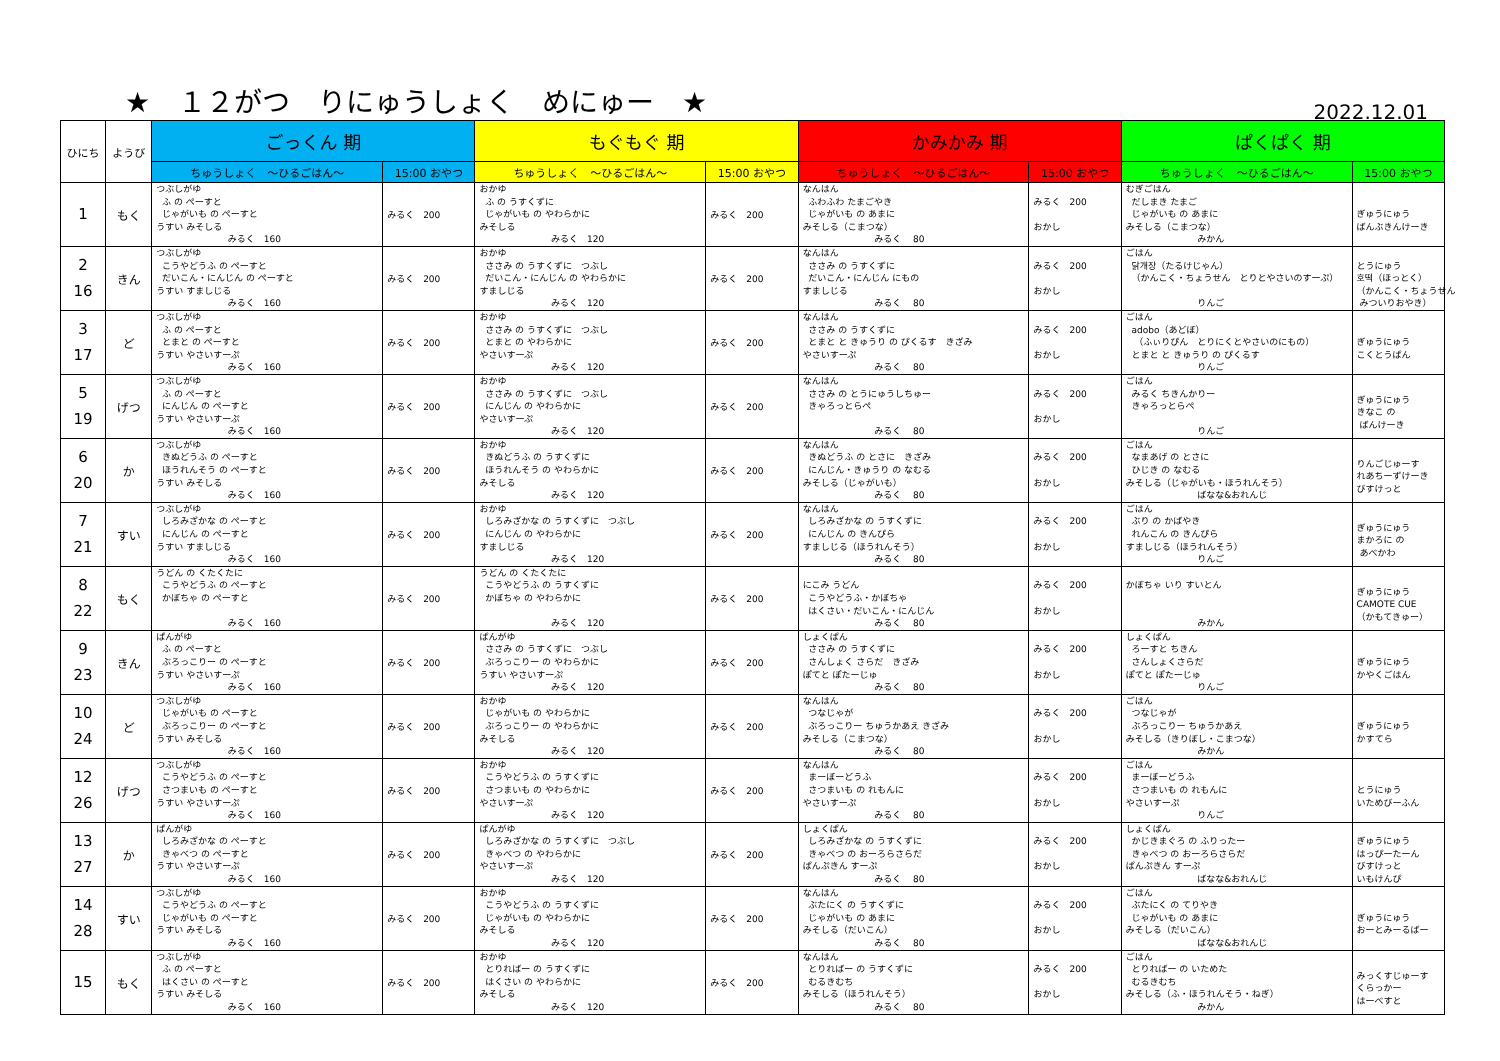★　１２がつ　りにゅうしょく　めにゅー　★
2022.12.01
| ひにち | ようび | ごっくん 期 | | もぐもぐ 期 | | かみかみ 期 | | ぱくぱく 期 | |
| --- | --- | --- | --- | --- | --- | --- | --- | --- | --- |
| | | ちゅうしょく ～ひるごはん～ | 15:00 おやつ | ちゅうしょく ～ひるごはん～ | 15:00 おやつ | ちゅうしょく ～ひるごはん～ | 15:00 おやつ | ちゅうしょく ～ひるごはん～ | 15:00 おやつ |
| 1 | もく | つぶしがゆ ふ の ぺーすと じゃがいも の ぺーすと うすい みそしる みるく 160 | みるく 200 | おかゆ ふ の うすくずに じゃがいも の やわらかに みそしる みるく 120 | みるく 200 | なんはん ふわふわ たまごやき じゃがいも の あまに みそしる（こまつな） みるく 80 | みるく 200 おかし | むぎごはん だしまき たまご じゃがいも の あまに みそしる（こまつな） みかん | ぎゅうにゅう ばんぶきんけーき |
| 2 16 | きん | つぶしがゆ こうやどうふ の ぺーすと だいこん・にんじん の ぺーすと うすい すましじる みるく 160 | みるく 200 | おかゆ ささみ の うすくずに つぶし だいこん・にんじん の やわらかに すましじる みるく 120 | みるく 200 | なんはん ささみ の うすくずに だいこん・にんじん にもの すましじる みるく 80 | みるく 200 おかし | ごはん 닭개장（たるけじゃん） （かんこく・ちょうせん とりとやさいのすーぷ） りんご | とうにゅう 호떡（ほっとく） （かんこく・ちょうせん みついりおやき） |
| 3 17 | ど | つぶしがゆ ふ の ぺーすと とまと の ぺーすと うすい やさいすーぷ みるく 160 | みるく 200 | おかゆ ささみ の うすくずに つぶし とまと の やわらかに やさいすーぷ みるく 120 | みるく 200 | なんはん ささみ の うすくずに とまと と きゅうり の ぴくるす きざみ やさいすーぷ みるく 80 | みるく 200 おかし | ごはん adobo（あどぼ） （ふぃりぴん とりにくとやさいのにもの） とまと と きゅうり の ぴくるす りんご | ぎゅうにゅう こくとうぱん |
| 5 19 | げつ | つぶしがゆ ふ の ぺーすと にんじん の ぺーすと うすい やさいすーぷ みるく 160 | みるく 200 | おかゆ ささみ の うすくずに つぶし にんじん の やわらかに やさいすーぷ みるく 120 | みるく 200 | なんはん ささみ の とうにゅうしちゅー きゃろっとらぺ みるく 80 | みるく 200 おかし | ごはん みるく ちきんかりー きゃろっとらぺ りんご | ぎゅうにゅう きなこ の ばんけーき |
| 6 20 | か | つぶしがゆ きぬどうふ の ぺーすと ほうれんそう の ぺーすと うすい みそしる みるく 160 | みるく 200 | おかゆ きぬどうふ の うすくずに ほうれんそう の やわらかに みそしる みるく 120 | みるく 200 | なんはん きぬどうふ の とさに きざみ にんじん・きゅうり の なむる みそしる（じゃがいも） みるく 80 | みるく 200 おかし | ごはん なまあげ の とさに ひじき の なむる みそしる（じゃがいも・ほうれんそう） ばなな&おれんじ | りんごじゅーす れあちーずけーき びすけっと |
| 7 21 | すい | つぶしがゆ しろみざかな の ぺーすと にんじん の ぺーすと うすい すましじる みるく 160 | みるく 200 | おかゆ しろみざかな の うすくずに つぶし にんじん の やわらかに すましじる みるく 120 | みるく 200 | なんはん しろみざかな の うすくずに にんじん の きんぴら すましじる（ほうれんそう） みるく 80 | みるく 200 おかし | ごはん ぶり の かばやき れんこん の きんぴら すましじる（ほうれんそう） りんご | ぎゅうにゅう まかろに の あべかわ |
| 8 22 | もく | うどん の くたくたに こうやどうふ の ぺーすと かぼちゃ の ぺーすと みるく 160 | みるく 200 | うどん の くたくたに こうやどうふ の うすくずに かぼちゃ の やわらかに みるく 120 | みるく 200 | にこみ うどん こうやどうふ・かぼちゃ はくさい・だいこん・にんじん みるく 80 | みるく 200 おかし | かぼちゃ いり すいとん みかん | ぎゅうにゅう CAMOTE CUE （かもてきゅー） |
| 9 23 | きん | ぱんがゆ ふ の ぺーすと ぶろっこりー の ぺーすと うすい やさいすーぷ みるく 160 | みるく 200 | ぱんがゆ ささみ の うすくずに つぶし ぶろっこりー の やわらかに うすい やさいすーぷ みるく 120 | みるく 200 | しょくぱん ささみ の うすくずに さんしょく さらだ きざみ ぽてと ぽたーじゅ みるく 80 | みるく 200 おかし | しょくぱん ろーすと ちきん さんしょくさらだ ぽてと ぽたーじゅ りんご | ぎゅうにゅう かやくごはん |
| 10 24 | ど | つぶしがゆ じゃがいも の ぺーすと ぶろっこりー の ぺーすと うすい みそしる みるく 160 | みるく 200 | おかゆ じゃがいも の やわらかに ぶろっこりー の やわらかに みそしる みるく 120 | みるく 200 | なんはん つなじゃが ぶろっこりー ちゅうかあえ きざみ みそしる（こまつな） みるく 80 | みるく 200 おかし | ごはん つなじゃが ぶろっこりー ちゅうかあえ みそしる（きりぼし・こまつな） みかん | ぎゅうにゅう かすてら |
| 12 26 | げつ | つぶしがゆ こうやどうふ の ぺーすと さつまいも の ぺーすと うすい やさいすーぷ みるく 160 | みるく 200 | おかゆ こうやどうふ の うすくずに さつまいも の やわらかに やさいすーぷ みるく 120 | みるく 200 | なんはん まーぼーどうふ さつまいも の れもんに やさいすーぷ みるく 80 | みるく 200 おかし | ごはん まーぼーどうふ さつまいも の れもんに やさいすーぷ りんご | とうにゅう いためびーふん |
| 13 27 | か | ぱんがゆ しろみざかな の ぺーすと きゃべつ の ぺーすと うすい やさいすーぷ みるく 160 | みるく 200 | ぱんがゆ しろみざかな の うすくずに つぶし きゃべつ の やわらかに やさいすーぷ みるく 120 | みるく 200 | しょくぱん しろみざかな の うすくずに きゃべつ の おーろらさらだ ぱんぷきん すーぷ みるく 80 | みるく 200 おかし | しょくぱん かじきまぐろ の ふりったー きゃべつ の おーろらさらだ ぱんぷきん すーぷ ばなな&おれんじ | ぎゅうにゅう はっぴーたーん びすけっと いもけんぴ |
| 14 28 | すい | つぶしがゆ こうやどうふ の ぺーすと じゃがいも の ぺーすと うすい みそしる みるく 160 | みるく 200 | おかゆ こうやどうふ の うすくずに じゃがいも の やわらかに みそしる みるく 120 | みるく 200 | なんはん ぶたにく の うすくずに じゃがいも の あまに みそしる（だいこん） みるく 80 | みるく 200 おかし | ごはん ぶたにく の てりやき じゃがいも の あまに みそしる（だいこん） ばなな&おれんじ | ぎゅうにゅう おーとみーるばー |
| 15 | もく | つぶしがゆ ふ の ぺーすと はくさい の ぺーすと うすい みそしる みるく 160 | みるく 200 | おかゆ とりればー の うすくずに はくさい の やわらかに みそしる みるく 120 | みるく 200 | なんはん とりればー の うすくずに むるきむち みそしる（ほうれんそう） みるく 80 | みるく 200 おかし | ごはん とりればー の いためた むるきむち みそしる（ふ・ほうれんそう・ねぎ） みかん | みっくすじゅーす くらっかー はーべすと |